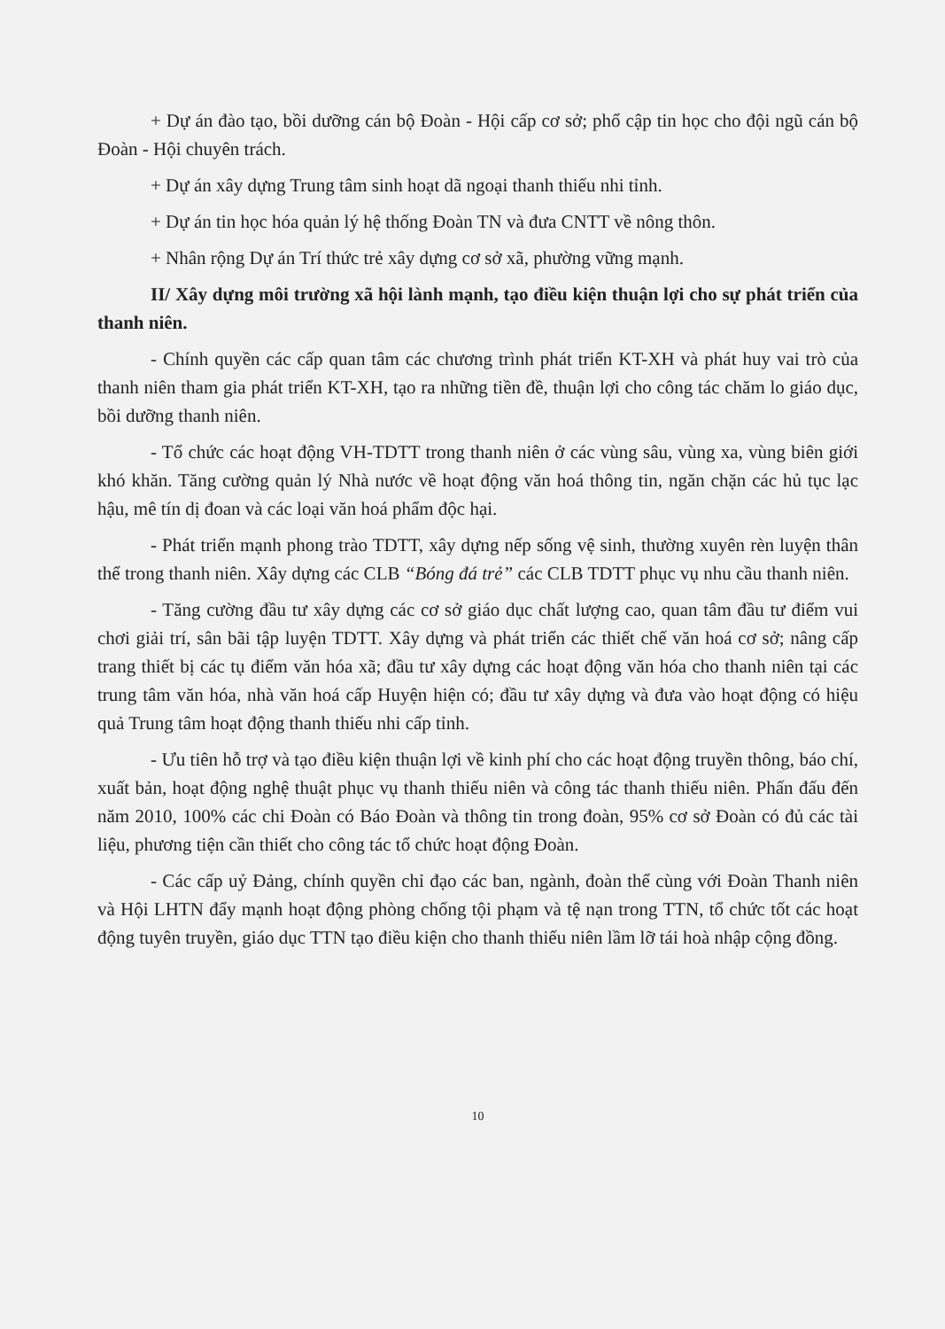+ Dự án đào tạo, bồi dưỡng cán bộ Đoàn - Hội cấp cơ sở; phổ cập tin học cho đội ngũ cán bộ Đoàn - Hội chuyên trách.
+ Dự án xây dựng Trung tâm sinh hoạt dã ngoại thanh thiếu nhi tỉnh.
+ Dự án tin học hóa quản lý hệ thống Đoàn TN và đưa CNTT về nông thôn.
+ Nhân rộng Dự án Trí thức trẻ xây dựng cơ sở xã, phường vững mạnh.
II/ Xây dựng môi trường xã hội lành mạnh, tạo điều kiện thuận lợi cho sự phát triển của thanh niên.
- Chính quyền các cấp quan tâm các chương trình phát triển KT-XH và phát huy vai trò của thanh niên tham gia phát triển KT-XH, tạo ra những tiền đề, thuận lợi cho công tác chăm lo giáo dục, bồi dưỡng thanh niên.
- Tổ chức các hoạt động VH-TDTT trong thanh niên ở các vùng sâu, vùng xa, vùng biên giới khó khăn. Tăng cường quản lý Nhà nước về hoạt động văn hoá thông tin, ngăn chặn các hủ tục lạc hậu, mê tín dị đoan và các loại văn hoá phẩm độc hại.
- Phát triển mạnh phong trào TDTT, xây dựng nếp sống vệ sinh, thường xuyên rèn luyện thân thể trong thanh niên. Xây dựng các CLB “Bóng đá trẻ” các CLB TDTT phục vụ nhu cầu thanh niên.
- Tăng cường đầu tư xây dựng các cơ sở giáo dục chất lượng cao, quan tâm đầu tư điểm vui chơi giải trí, sân bãi tập luyện TDTT. Xây dựng và phát triển các thiết chế văn hoá cơ sở; nâng cấp trang thiết bị các tụ điểm văn hóa xã; đầu tư xây dựng các hoạt động văn hóa cho thanh niên tại các trung tâm văn hóa, nhà văn hoá cấp Huyện hiện có; đầu tư xây dựng và đưa vào hoạt động có hiệu quả Trung tâm hoạt động thanh thiếu nhi cấp tỉnh.
- Ưu tiên hỗ trợ và tạo điều kiện thuận lợi về kinh phí cho các hoạt động truyền thông, báo chí, xuất bản, hoạt động nghệ thuật phục vụ thanh thiếu niên và công tác thanh thiếu niên. Phấn đấu đến năm 2010, 100% các chi Đoàn có Báo Đoàn và thông tin trong đoàn, 95% cơ sở Đoàn có đủ các tài liệu, phương tiện cần thiết cho công tác tổ chức hoạt động Đoàn.
- Các cấp uỷ Đảng, chính quyền chỉ đạo các ban, ngành, đoàn thể cùng với Đoàn Thanh niên và Hội LHTN đẩy mạnh hoạt động phòng chống tội phạm và tệ nạn trong TTN, tổ chức tốt các hoạt động tuyên truyền, giáo dục TTN tạo điều kiện cho thanh thiếu niên lầm lỡ tái hoà nhập cộng đồng.
10